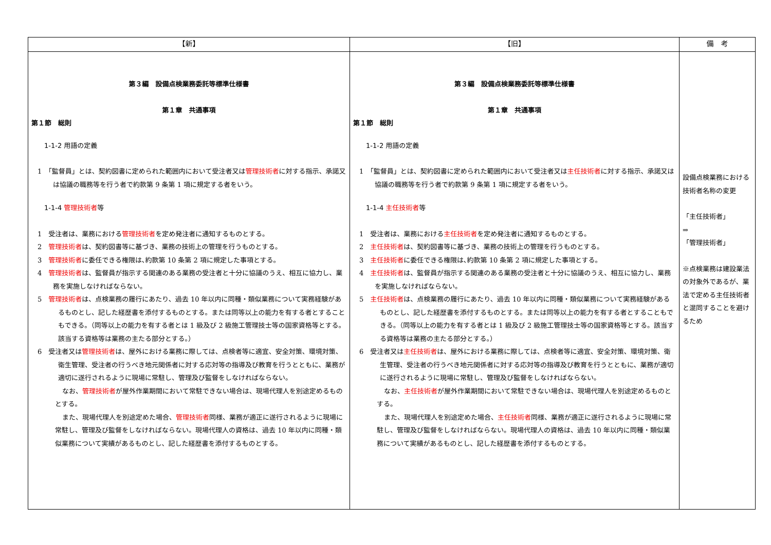| 【新】 | 【旧】 | 備 考 |
| --- | --- | --- |
| 第３編 設備点検業務委託等標準仕様書 第１章 共通事項 第１節 総則 1-1-2 用語の定義 1 「監督員」とは、契約図書に定められた範囲内において受注者又は 管理技術者 に対する指示、承諾又は協議の職務等を行う者で約款第 9 条第 1 項に規定する者をいう。 1-1-4 管理技術者 等 1 受注者は、業務における 管理技術者 を定め発注者に通知するものとする。 2 管理技術者 は、契約図書等に基づき、業務の技術上の管理を行うものとする。 3 管理技術者 に委任できる権限は､約款第 10 条第 2 項に規定した事項とする。 4 管理技術者 は、監督員が指示する関連のある業務の受注者と十分に協議のうえ、相互に協力し、業務を実施しなければならない。 5 管理技術者 は、点検業務の履行にあたり、過去 10 年以内に同種・類似業務について実務経験があるものとし、記した経歴書を添付するものとする。または同等以上の能力を有する者とすることもできる。（同等以上の能力を有する者とは 1 級及び 2 級施工管理技士等の国家資格等とする。該当する資格等は業務の主たる部分とする。） 6 受注者又は 管理技術者 は、屋外における業務に際しては、点検者等に適宜、安全対策、環境対策、衛生管理、受注者の行うべき地元関係者に対する応対等の指導及び教育を行うとともに、業務が適切に遂行されるように現場に常駐し、管理及び監督をしなければならない。 なお、 管理技術者 が屋外作業期間において常駐できない場合は、現場代理人を別途定めるものとする。 また、現場代理人を別途定めた場合、 管理技術者 同様、業務が適正に遂行されるように現場に常駐し、管理及び監督をしなければならない。現場代理人の資格は、過去 10 年以内に同種・類似業務について実績があるものとし、記した経歴書を添付するものとする。 | 第３編 設備点検業務委託等標準仕様書 第１章 共通事項 第１節 総則 1-1-2 用語の定義 1 「監督員」とは、契約図書に定められた範囲内において受注者又は 主任技術者 に対する指示、承諾又は協議の職務等を行う者で約款第 9 条第 1 項に規定する者をいう。 1-1-4 主任技術者 等 1 受注者は、業務における 主任技術者 を定め発注者に通知するものとする。 2 主任技術者 は、契約図書等に基づき、業務の技術上の管理を行うものとする。 3 主任技術者 に委任できる権限は､約款第 10 条第 2 項に規定した事項とする。 4 主任技術者 は、監督員が指示する関連のある業務の受注者と十分に協議のうえ、相互に協力し、業務を実施しなければならない。 5 主任技術者 は、点検業務の履行にあたり、過去 10 年以内に同種・類似業務について実務経験があるものとし、記した経歴書を添付するものとする。または同等以上の能力を有する者とすることもできる。（同等以上の能力を有する者とは 1 級及び 2 級施工管理技士等の国家資格等とする。該当する資格等は業務の主たる部分とする。） 6 受注者又は 主任技術者 は、屋外における業務に際しては、点検者等に適宜、安全対策、環境対策、衛生管理、受注者の行うべき地元関係者に対する応対等の指導及び教育を行うとともに、業務が適切に遂行されるように現場に常駐し、管理及び監督をしなければならない。 なお、 主任技術者 が屋外作業期間において常駐できない場合は、現場代理人を別途定めるものとする。 また、現場代理人を別途定めた場合、 主任技術者 同様、業務が適正に遂行されるように現場に常駐し、管理及び監督をしなければならない。現場代理人の資格は、過去 10 年以内に同種・類似業務について実績があるものとし、記した経歴書を添付するものとする。 | 設備点検業務における技術者名称の変更 「主任技術者」 ⇒ 「管理技術者」 ※点検業務は建設業法の対象外であるが、業法で定める主任技術者と混同することを避けるため |